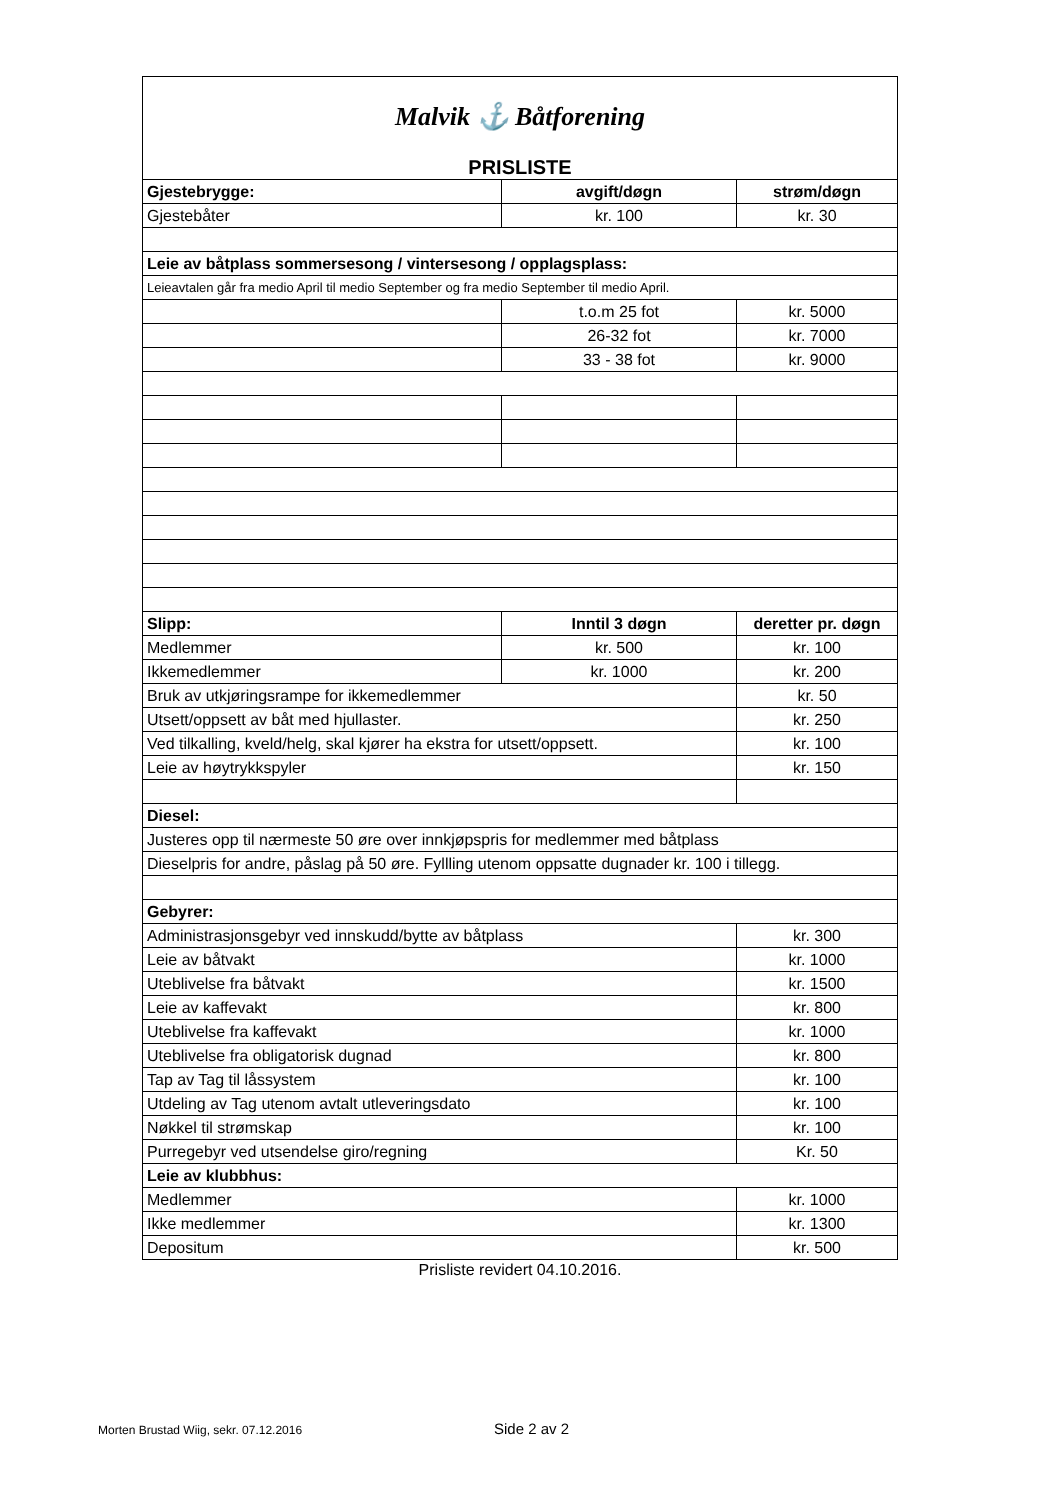| Malvik ⚓ Båtforening | | |
| PRISLISTE | | |
| Gjestebrygge: | avgift/døgn | strøm/døgn |
| Gjestebåter | kr. 100 | kr. 30 |
| Leie av båtplass sommersesong / vintersesong / opplagsplass: | | |
| Leieavtalen går fra medio April til medio September og fra medio September til medio April. | | |
| | t.o.m 25 fot | kr. 5000 |
| | 26-32 fot | kr. 7000 |
| | 33 - 38 fot | kr. 9000 |
| Slipp: | Inntil 3 døgn | deretter pr. døgn |
| Medlemmer | kr. 500 | kr. 100 |
| Ikkemedlemmer | kr. 1000 | kr. 200 |
| Bruk av utkjøringsrampe for ikkemedlemmer | | kr. 50 |
| Utsett/oppsett av båt med hjullaster. | | kr. 250 |
| Ved tilkalling, kveld/helg, skal kjører ha ekstra for utsett/oppsett. | | kr. 100 |
| Leie av høytrykkspyler | | kr. 150 |
| Diesel: | | |
| Justeres opp til nærmeste 50 øre over innkjøpspris for medlemmer med båtplass | | |
| Dieselpris for andre, påslag på 50 øre. Fyllling utenom oppsatte dugnader kr. 100 i tillegg. | | |
| Gebyrer: | | |
| Administrasjonsgebyr ved innskudd/bytte av båtplass | | kr. 300 |
| Leie av båtvakt | | kr. 1000 |
| Uteblivelse fra båtvakt | | kr. 1500 |
| Leie av kaffevakt | | kr. 800 |
| Uteblivelse fra kaffevakt | | kr. 1000 |
| Uteblivelse fra obligatorisk dugnad | | kr. 800 |
| Tap av Tag til låssystem | | kr. 100 |
| Utdeling av Tag utenom avtalt utleveringsdato | | kr. 100 |
| Nøkkel til strømskap | | kr. 100 |
| Purregebyr ved utsendelse giro/regning | | Kr. 50 |
| Leie av klubbhus: | | |
| Medlemmer | | kr. 1000 |
| Ikke medlemmer | | kr. 1300 |
| Depositum | | kr. 500 |
Prisliste revidert 04.10.2016.
Morten Brustad Wiig, sekr. 07.12.2016
Side 2 av 2